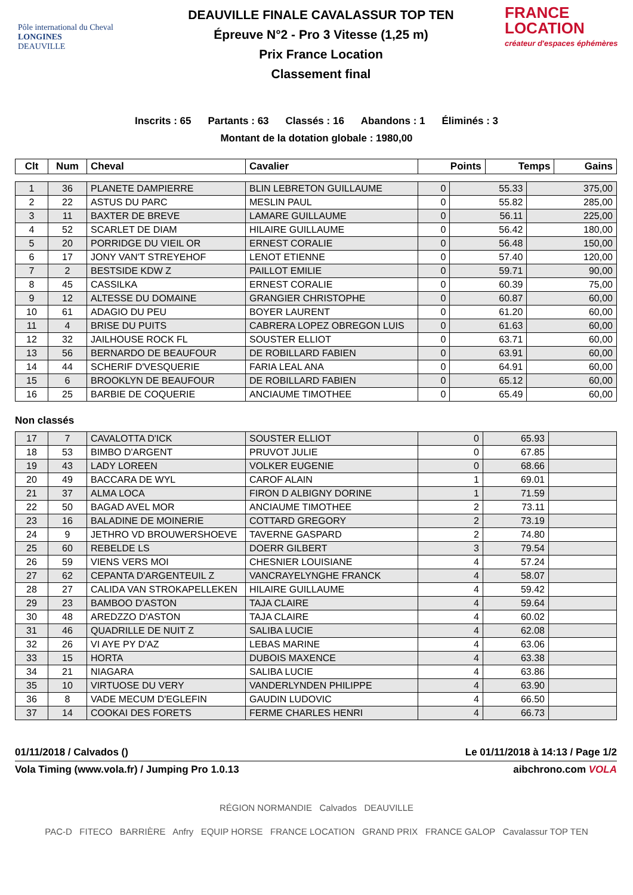Pôle international du Cheval
LONGINES
DEAUVILLE
DEAUVILLE FINALE CAVALASSUR TOP TEN
Épreuve N°2 - Pro 3 Vitesse (1,25 m)
Prix France Location
Classement final
FRANCE
LOCATION
créateur d'espaces éphémères
Inscrits : 65 Partants : 63 Classés : 16 Abandons : 1 Éliminés : 3
Montant de la dotation globale : 1980,00
| Clt | Num | Cheval | Cavalier | Points | Temps | Gains |
| --- | --- | --- | --- | --- | --- | --- |
| 1 | 36 | PLANETE DAMPIERRE | BLIN LEBRETON GUILLAUME | 0 | 55.33 | 375,00 |
| 2 | 22 | ASTUS DU PARC | MESLIN PAUL | 0 | 55.82 | 285,00 |
| 3 | 11 | BAXTER DE BREVE | LAMARE GUILLAUME | 0 | 56.11 | 225,00 |
| 4 | 52 | SCARLET DE DIAM | HILAIRE GUILLAUME | 0 | 56.42 | 180,00 |
| 5 | 20 | PORRIDGE DU VIEIL OR | ERNEST CORALIE | 0 | 56.48 | 150,00 |
| 6 | 17 | JONY VAN'T STREYEHOF | LENOT ETIENNE | 0 | 57.40 | 120,00 |
| 7 | 2 | BESTSIDE KDW Z | PAILLOT EMILIE | 0 | 59.71 | 90,00 |
| 8 | 45 | CASSILKA | ERNEST CORALIE | 0 | 60.39 | 75,00 |
| 9 | 12 | ALTESSE DU DOMAINE | GRANGIER CHRISTOPHE | 0 | 60.87 | 60,00 |
| 10 | 61 | ADAGIO DU PEU | BOYER LAURENT | 0 | 61.20 | 60,00 |
| 11 | 4 | BRISE DU PUITS | CABRERA LOPEZ OBREGON LUIS | 0 | 61.63 | 60,00 |
| 12 | 32 | JAILHOUSE ROCK FL | SOUSTER ELLIOT | 0 | 63.71 | 60,00 |
| 13 | 56 | BERNARDO DE BEAUFOUR | DE ROBILLARD FABIEN | 0 | 63.91 | 60,00 |
| 14 | 44 | SCHERIF D'VESQUERIE | FARIA LEAL ANA | 0 | 64.91 | 60,00 |
| 15 | 6 | BROOKLYN DE BEAUFOUR | DE ROBILLARD FABIEN | 0 | 65.12 | 60,00 |
| 16 | 25 | BARBIE DE COQUERIE | ANCIAUME TIMOTHEE | 0 | 65.49 | 60,00 |
Non classés
| 17 | 7 | CAVALOTTA D'ICK | SOUSTER ELLIOT | 0 | 65.93 | |
| 18 | 53 | BIMBO D'ARGENT | PRUVOT JULIE | 0 | 67.85 | |
| 19 | 43 | LADY LOREEN | VOLKER EUGENIE | 0 | 68.66 | |
| 20 | 49 | BACCARA DE WYL | CAROF ALAIN | 1 | 69.01 | |
| 21 | 37 | ALMA LOCA | FIRON D ALBIGNY DORINE | 1 | 71.59 | |
| 22 | 50 | BAGAD AVEL MOR | ANCIAUME TIMOTHEE | 2 | 73.11 | |
| 23 | 16 | BALADINE DE MOINERIE | COTTARD GREGORY | 2 | 73.19 | |
| 24 | 9 | JETHRO VD BROUWERSHOEVE | TAVERNE GASPARD | 2 | 74.80 | |
| 25 | 60 | REBELDE LS | DOERR GILBERT | 3 | 79.54 | |
| 26 | 59 | VIENS VERS MOI | CHESNIER LOUISIANE | 4 | 57.24 | |
| 27 | 62 | CEPANTA D'ARGENTEUIL Z | VANCRAYELYNGHE FRANCK | 4 | 58.07 | |
| 28 | 27 | CALIDA VAN STROKAPELLEKEN | HILAIRE GUILLAUME | 4 | 59.42 | |
| 29 | 23 | BAMBOO D'ASTON | TAJA CLAIRE | 4 | 59.64 | |
| 30 | 48 | AREDZZO D'ASTON | TAJA CLAIRE | 4 | 60.02 | |
| 31 | 46 | QUADRILLE DE NUIT Z | SALIBA LUCIE | 4 | 62.08 | |
| 32 | 26 | VI AYE PY D'AZ | LEBAS MARINE | 4 | 63.06 | |
| 33 | 15 | HORTA | DUBOIS MAXENCE | 4 | 63.38 | |
| 34 | 21 | NIAGARA | SALIBA LUCIE | 4 | 63.86 | |
| 35 | 10 | VIRTUOSE DU VERY | VANDERLYNDEN PHILIPPE | 4 | 63.90 | |
| 36 | 8 | VADE MECUM D'EGLEFIN | GAUDIN LUDOVIC | 4 | 66.50 | |
| 37 | 14 | COOKAI DES FORETS | FERME CHARLES HENRI | 4 | 66.73 | |
01/11/2018 / Calvados () Le 01/11/2018 à 14:13 / Page 1/2
Vola Timing (www.vola.fr) / Jumping Pro 1.0.13 aibchrono.com VOLA
RÉGION NORMANDIE Calvados DEAUVILLE
PAC-D FITECO BARRIÈRE Anfry EQUIP HORSE FRANCE LOCATION GRAND PRIX FRANCE GALOP Cavalassur TOP TEN